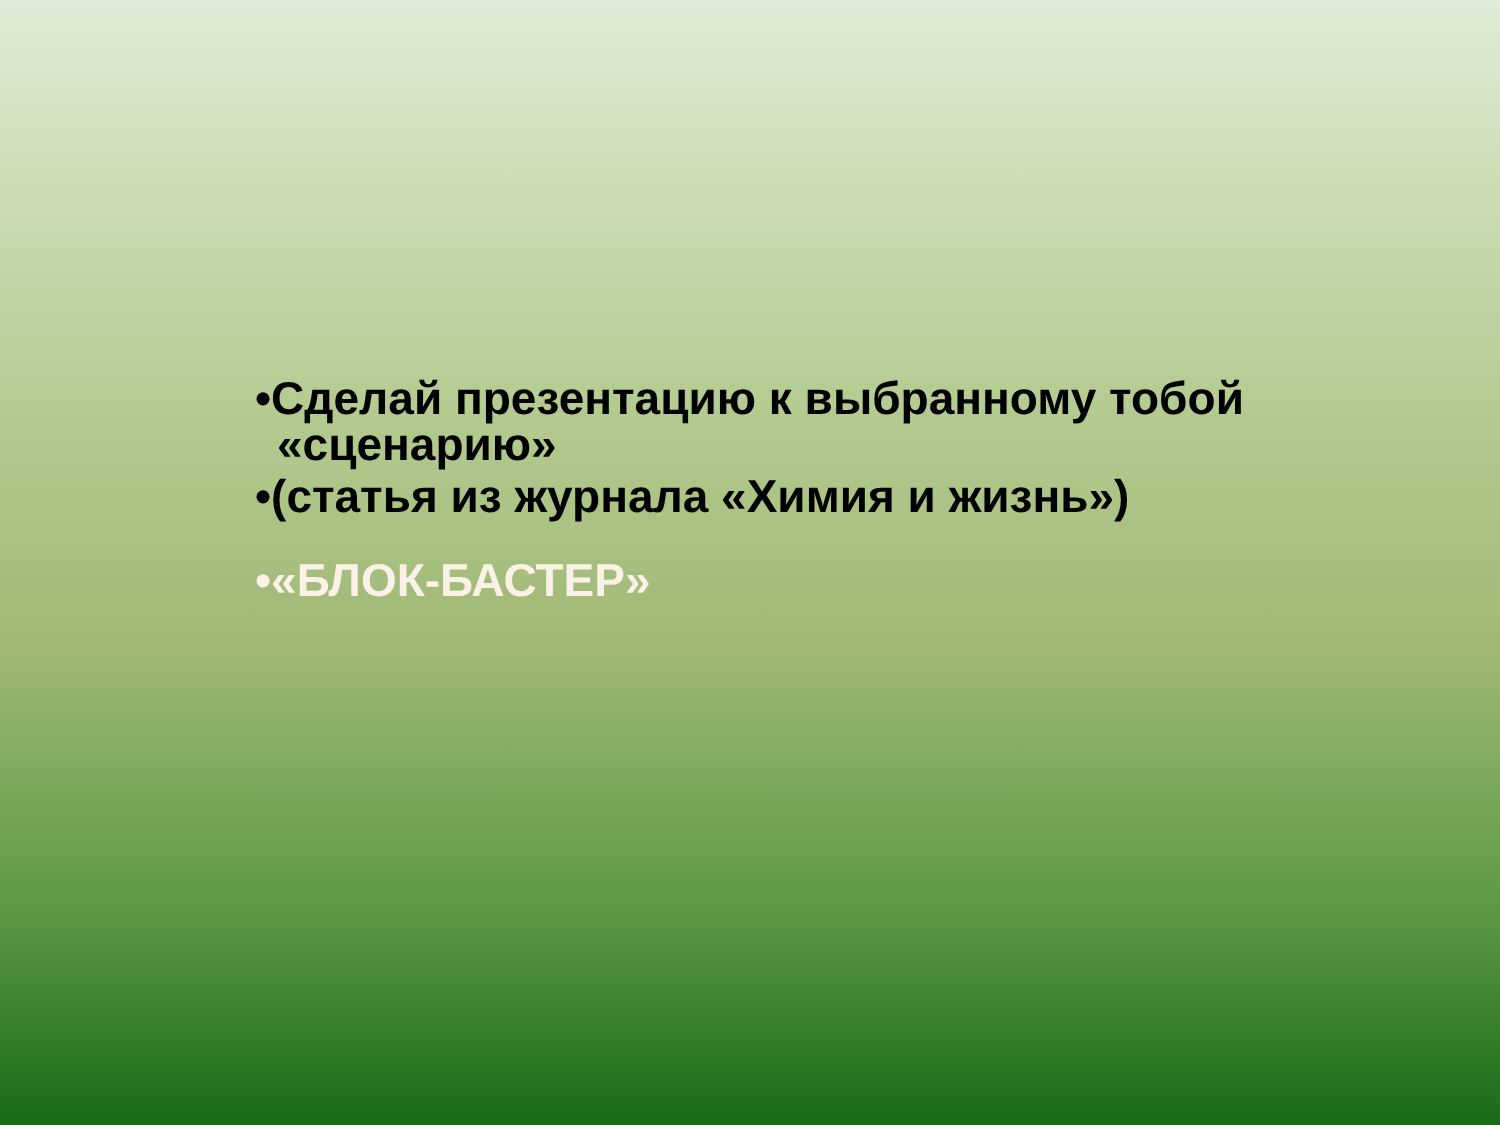•Сделай презентацию к выбранному тобой «сценарию»
•(статья из журнала «Химия и жизнь»)
•«БЛОК-БАСТЕР»